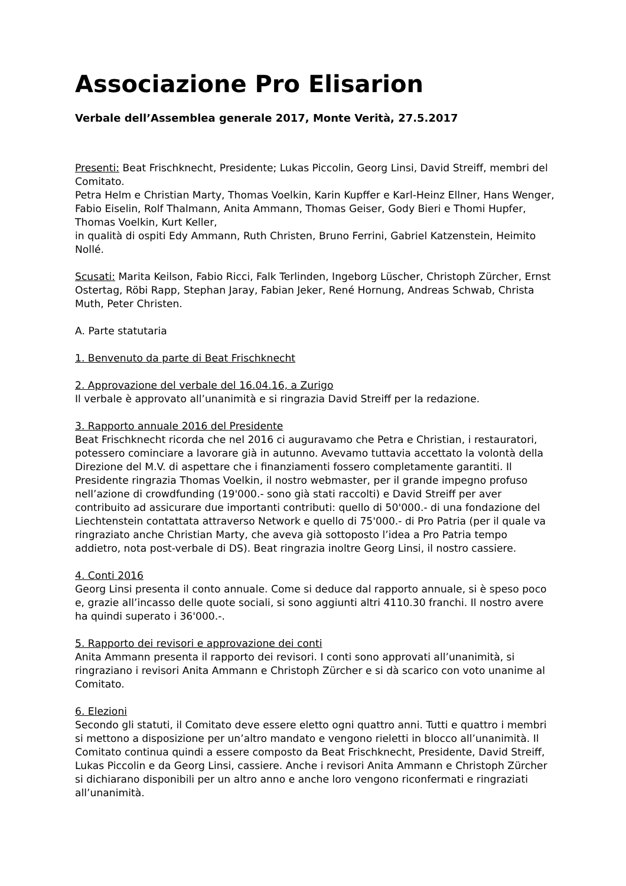Associazione Pro Elisarion
Verbale dell’Assemblea generale 2017, Monte Verità, 27.5.2017
Presenti: Beat Frischknecht, Presidente; Lukas Piccolin, Georg Linsi, David Streiff, membri del Comitato.
Petra Helm e Christian Marty, Thomas Voelkin, Karin Kupffer e Karl-Heinz Ellner, Hans Wenger, Fabio Eiselin, Rolf Thalmann, Anita Ammann, Thomas Geiser, Gody Bieri e Thomi Hupfer, Thomas Voelkin, Kurt Keller,
in qualità di ospiti Edy Ammann, Ruth Christen, Bruno Ferrini, Gabriel Katzenstein, Heimito Nollé.
Scusati: Marita Keilson, Fabio Ricci, Falk Terlinden, Ingeborg Lüscher, Christoph Zürcher, Ernst Ostertag, Röbi Rapp, Stephan Jaray, Fabian Jeker, René Hornung, Andreas Schwab, Christa Muth, Peter Christen.
A. Parte statutaria
1. Benvenuto da parte di Beat Frischknecht
2. Approvazione del verbale del 16.04.16, a Zurigo
Il verbale è approvato all’unanimità e si ringrazia David Streiff per la redazione.
3. Rapporto annuale 2016 del Presidente
Beat Frischknecht ricorda che nel 2016 ci auguravamo che Petra e Christian, i restauratori, potessero cominciare a lavorare già in autunno. Avevamo tuttavia accettato la volontà della Direzione del M.V. di aspettare che i finanziamenti fossero completamente garantiti. Il Presidente ringrazia Thomas Voelkin, il nostro webmaster, per il grande impegno profuso nell’azione di crowdfunding (19'000.- sono già stati raccolti) e David Streiff per aver contribuito ad assicurare due importanti contributi: quello di 50'000.- di una fondazione del Liechtenstein contattata attraverso Network e quello di 75'000.- di Pro Patria (per il quale va ringraziato anche Christian Marty, che aveva già sottoposto l’idea a Pro Patria tempo addietro, nota post-verbale di DS). Beat ringrazia inoltre Georg Linsi, il nostro cassiere.
4. Conti 2016
Georg Linsi presenta il conto annuale. Come si deduce dal rapporto annuale, si è speso poco e, grazie all’incasso delle quote sociali, si sono aggiunti altri 4110.30 franchi. Il nostro avere ha quindi superato i 36'000.-.
5. Rapporto dei revisori e approvazione dei conti
Anita Ammann presenta il rapporto dei revisori. I conti sono approvati all’unanimità, si ringraziano i revisori Anita Ammann e Christoph Zürcher e si dà scarico con voto unanime al Comitato.
6. Elezioni
Secondo gli statuti, il Comitato deve essere eletto ogni quattro anni. Tutti e quattro i membri si mettono a disposizione per un’altro mandato e vengono rieletti in blocco all’unanimità. Il Comitato continua quindi a essere composto da Beat Frischknecht, Presidente, David Streiff, Lukas Piccolin e da Georg Linsi, cassiere. Anche i revisori Anita Ammann e Christoph Zürcher si dichiarano disponibili per un altro anno e anche loro vengono riconfermati e ringraziati all’unanimità.